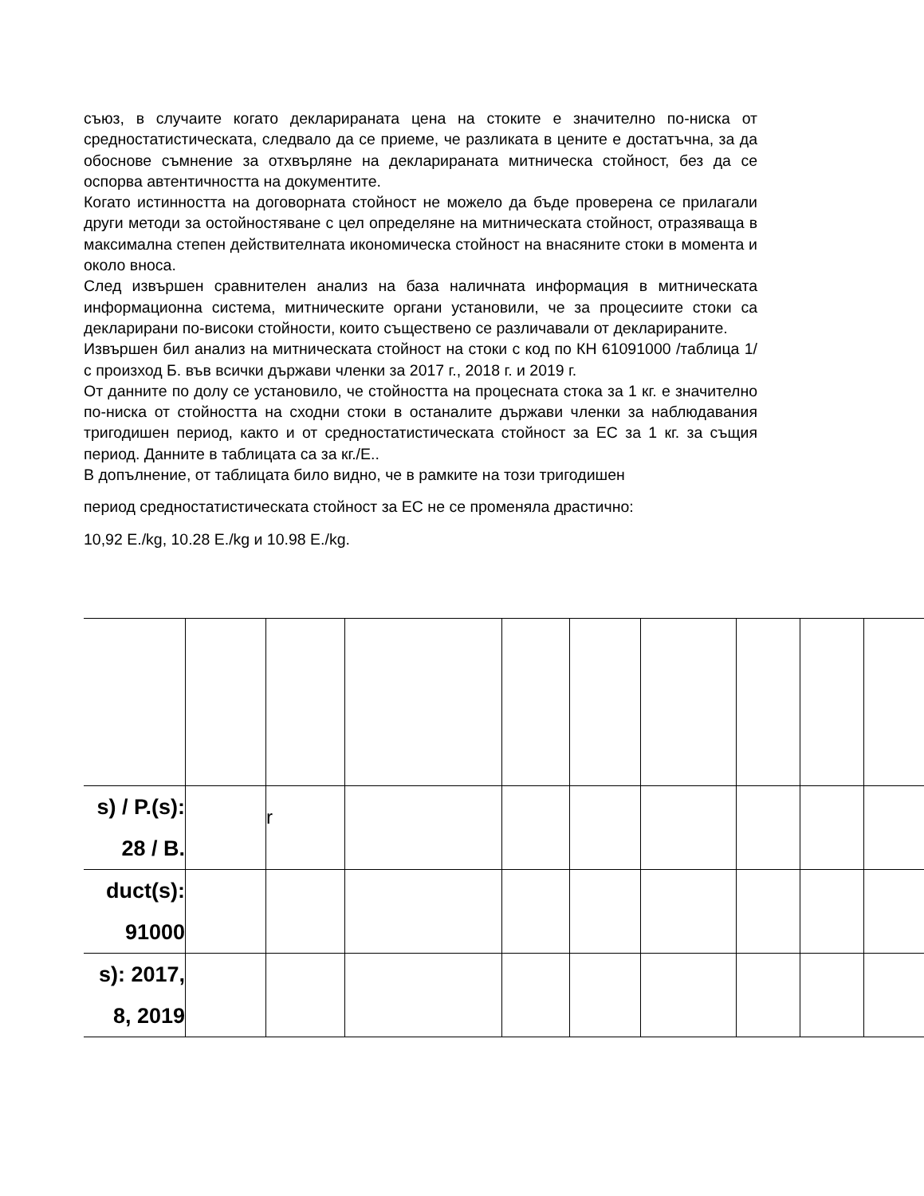съюз, в случаите когато декларираната цена на стоките е значително по-ниска от средностатистическата, следвало да се приеме, че разликата в цените е достатъчна, за да обоснове съмнение за отхвърляне на декларираната митническа стойност, без да се оспорва автентичността на документите.
Когато истинността на договорната стойност не можело да бъде проверена се прилагали други методи за остойностяване с цел определяне на митническата стойност, отразяваща в максимална степен действителната икономическа стойност на внасяните стоки в момента и около вноса.
След извършен сравнителен анализ на база наличната информация в митническата информационна система, митническите органи установили, че за процесиите стоки са декларирани по-високи стойности, които съществено се различавали от декларираните.
Извършен бил анализ на митническата стойност на стоки с код по КН 61091000 /таблица 1/ с произход Б. във всички държави членки за 2017 г., 2018 г. и 2019 г.
От данните по долу се установило, че стойността на процесната стока за 1 кг. е значително по-ниска от стойността на сходни стоки в останалите държави членки за наблюдавания тригодишен период, както и от средностатистическата стойност за ЕС за 1 кг. за същия период. Данните в таблицата са за кг./Е..
В допълнение, от таблицата било видно, че в рамките на този тригодишен
период средностатистическата стойност за ЕС не се променяла драстично:
10,92 Е./kg, 10.28 Е./kg и 10.98 Е./kg.
| s) / P.(s): 28 / B. | | r | | | | | | | |
| duct(s): 91000 | | | | | | | | | |
| s): 2017, 8, 2019 | | | | | | | | | |